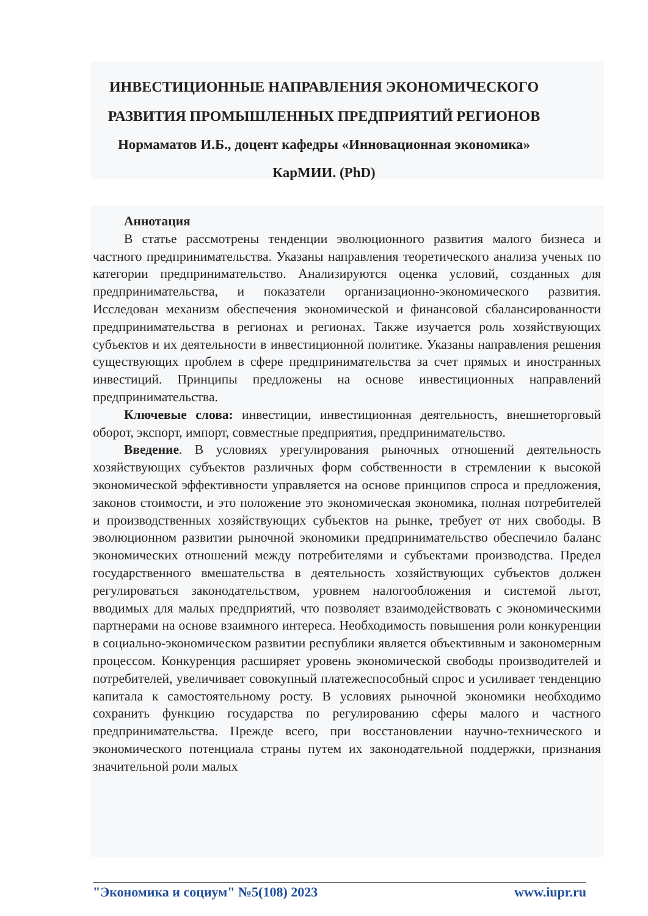ИНВЕСТИЦИОННЫЕ НАПРАВЛЕНИЯ ЭКОНОМИЧЕСКОГО РАЗВИТИЯ ПРОМЫШЛЕННЫХ ПРЕДПРИЯТИЙ РЕГИОНОВ
Нормаматов И.Б., доцент кафедры «Инновационная экономика» КарМИИ. (PhD)
Аннотация
В статье рассмотрены тенденции эволюционного развития малого бизнеса и частного предпринимательства. Указаны направления теоретического анализа ученых по категории предпринимательство. Анализируются оценка условий, созданных для предпринимательства, и показатели организационно-экономического развития. Исследован механизм обеспечения экономической и финансовой сбалансированности предпринимательства в регионах и регионах. Также изучается роль хозяйствующих субъектов и их деятельности в инвестиционной политике. Указаны направления решения существующих проблем в сфере предпринимательства за счет прямых и иностранных инвестиций. Принципы предложены на основе инвестиционных направлений предпринимательства.
Ключевые слова: инвестиции, инвестиционная деятельность, внешнеторговый оборот, экспорт, импорт, совместные предприятия, предпринимательство.
Введение. В условиях урегулирования рыночных отношений деятельность хозяйствующих субъектов различных форм собственности в стремлении к высокой экономической эффективности управляется на основе принципов спроса и предложения, законов стоимости, и это положение это экономическая экономика, полная потребителей и производственных хозяйствующих субъектов на рынке, требует от них свободы. В эволюционном развитии рыночной экономики предпринимательство обеспечило баланс экономических отношений между потребителями и субъектами производства. Предел государственного вмешательства в деятельность хозяйствующих субъектов должен регулироваться законодательством, уровнем налогообложения и системой льгот, вводимых для малых предприятий, что позволяет взаимодействовать с экономическими партнерами на основе взаимного интереса. Необходимость повышения роли конкуренции в социально-экономическом развитии республики является объективным и закономерным процессом. Конкуренция расширяет уровень экономической свободы производителей и потребителей, увеличивает совокупный платежеспособный спрос и усиливает тенденцию капитала к самостоятельному росту. В условиях рыночной экономики необходимо сохранить функцию государства по регулированию сферы малого и частного предпринимательства. Прежде всего, при восстановлении научно-технического и экономического потенциала страны путем их законодательной поддержки, признания значительной роли малых
"Экономика и социум" №5(108) 2023 www.iupr.ru